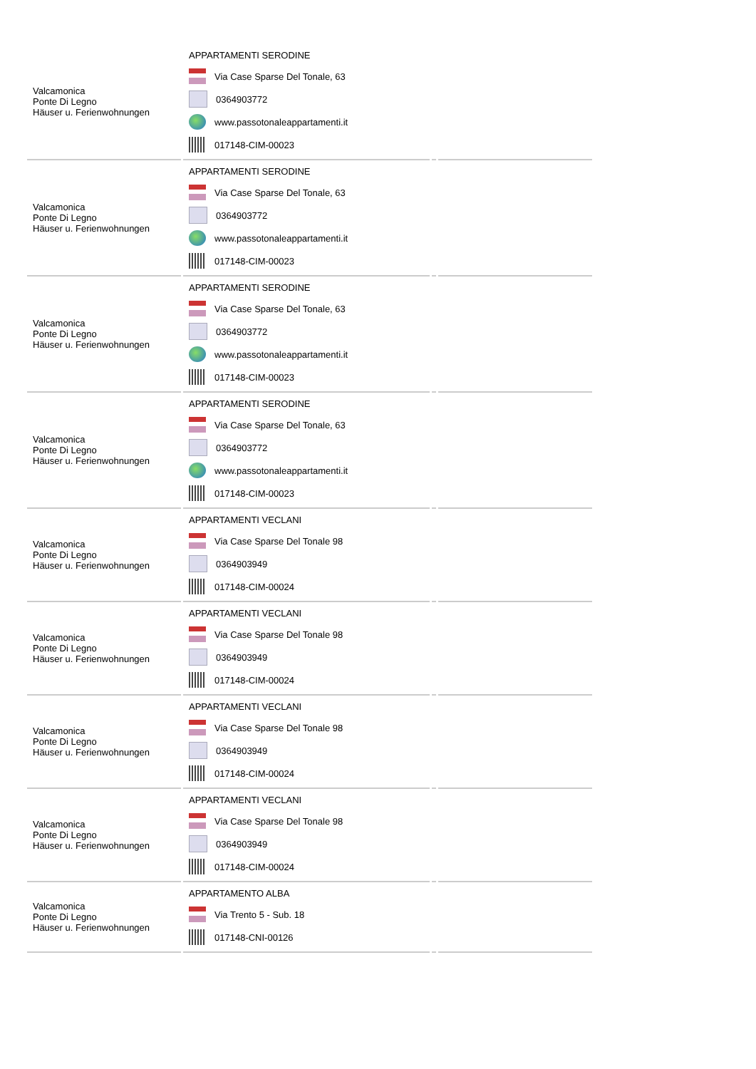| Valcamonica Ponte Di Legno Häuser u. Ferienwohnungen | APPARTAMENTI SERODINE Via Case Sparse Del Tonale, 63 0364903772 www.passotonaleappartamenti.it 017148-CIM-00023 | | |
| Valcamonica Ponte Di Legno Häuser u. Ferienwohnungen | APPARTAMENTI SERODINE Via Case Sparse Del Tonale, 63 0364903772 www.passotonaleappartamenti.it 017148-CIM-00023 | | |
| Valcamonica Ponte Di Legno Häuser u. Ferienwohnungen | APPARTAMENTI SERODINE Via Case Sparse Del Tonale, 63 0364903772 www.passotonaleappartamenti.it 017148-CIM-00023 | | |
| Valcamonica Ponte Di Legno Häuser u. Ferienwohnungen | APPARTAMENTI SERODINE Via Case Sparse Del Tonale, 63 0364903772 www.passotonaleappartamenti.it 017148-CIM-00023 | | |
| Valcamonica Ponte Di Legno Häuser u. Ferienwohnungen | APPARTAMENTI VECLANI Via Case Sparse Del Tonale 98 0364903949 017148-CIM-00024 | | |
| Valcamonica Ponte Di Legno Häuser u. Ferienwohnungen | APPARTAMENTI VECLANI Via Case Sparse Del Tonale 98 0364903949 017148-CIM-00024 | | |
| Valcamonica Ponte Di Legno Häuser u. Ferienwohnungen | APPARTAMENTI VECLANI Via Case Sparse Del Tonale 98 0364903949 017148-CIM-00024 | | |
| Valcamonica Ponte Di Legno Häuser u. Ferienwohnungen | APPARTAMENTI VECLANI Via Case Sparse Del Tonale 98 0364903949 017148-CIM-00024 | | |
| Valcamonica Ponte Di Legno Häuser u. Ferienwohnungen | APPARTAMENTO ALBA Via Trento 5 - Sub. 18 017148-CNI-00126 | | |